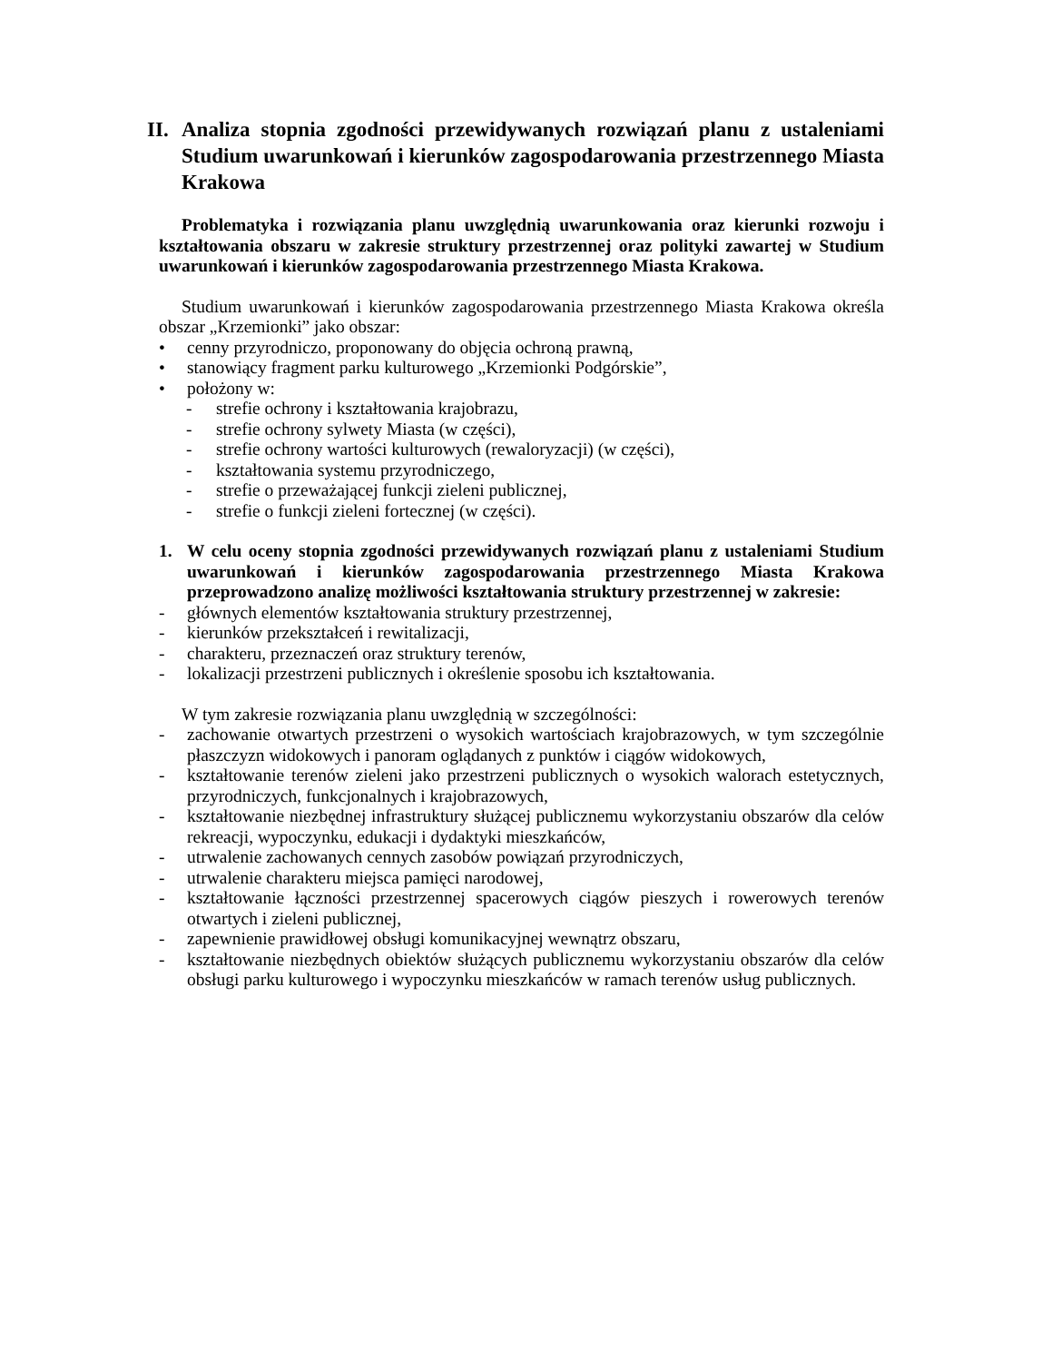II. Analiza stopnia zgodności przewidywanych rozwiązań planu z ustaleniami Studium uwarunkowań i kierunków zagospodarowania przestrzennego Miasta Krakowa
Problematyka i rozwiązania planu uwzględnią uwarunkowania oraz kierunki rozwoju i kształtowania obszaru w zakresie struktury przestrzennej oraz polityki zawartej w Studium uwarunkowań i kierunków zagospodarowania przestrzennego Miasta Krakowa.
Studium uwarunkowań i kierunków zagospodarowania przestrzennego Miasta Krakowa określa obszar „Krzemionki” jako obszar:
• cenny przyrodniczo, proponowany do objęcia ochroną prawną,
• stanowiący fragment parku kulturowego „Krzemionki Podgórskie”,
• położony w:
- strefie ochrony i kształtowania krajobrazu,
- strefie ochrony sylwety Miasta (w części),
- strefie ochrony wartości kulturowych (rewaloryzacji) (w części),
- kształtowania systemu przyrodniczego,
- strefie o przeważającej funkcji zieleni publicznej,
- strefie o funkcji zieleni fortecznej (w części).
1. W celu oceny stopnia zgodności przewidywanych rozwiązań planu z ustaleniami Studium uwarunkowań i kierunków zagospodarowania przestrzennego Miasta Krakowa przeprowadzono analizę możliwości kształtowania struktury przestrzennej w zakresie:
- głównych elementów kształtowania struktury przestrzennej,
- kierunków przekształceń i rewitalizacji,
- charakteru, przeznaczeń oraz struktury terenów,
- lokalizacji przestrzeni publicznych i określenie sposobu ich kształtowania.
W tym zakresie rozwiązania planu uwzględnią w szczególności:
- zachowanie otwartych przestrzeni o wysokich wartościach krajobrazowych, w tym szczególnie płaszczyzn widokowych i panoram oglądanych z punktów i ciągów widokowych,
- kształtowanie terenów zieleni jako przestrzeni publicznych o wysokich walorach estetycznych, przyrodniczych, funkcjonalnych i krajobrazowych,
- kształtowanie niezbędnej infrastruktury służącej publicznemu wykorzystaniu obszarów dla celów rekreacji, wypoczynku, edukacji i dydaktyki mieszkańców,
- utrwalenie zachowanych cennych zasobów powiązań przyrodniczych,
- utrwalenie charakteru miejsca pamięci narodowej,
- kształtowanie łączności przestrzennej spacerowych ciągów pieszych i rowerowych terenów otwartych i zieleni publicznej,
- zapewnienie prawidłowej obsługi komunikacyjnej wewnątrz obszaru,
- kształtowanie niezbędnych obiektów służących publicznemu wykorzystaniu obszarów dla celów obsługi parku kulturowego i wypoczynku mieszkańców w ramach terenów usług publicznych.